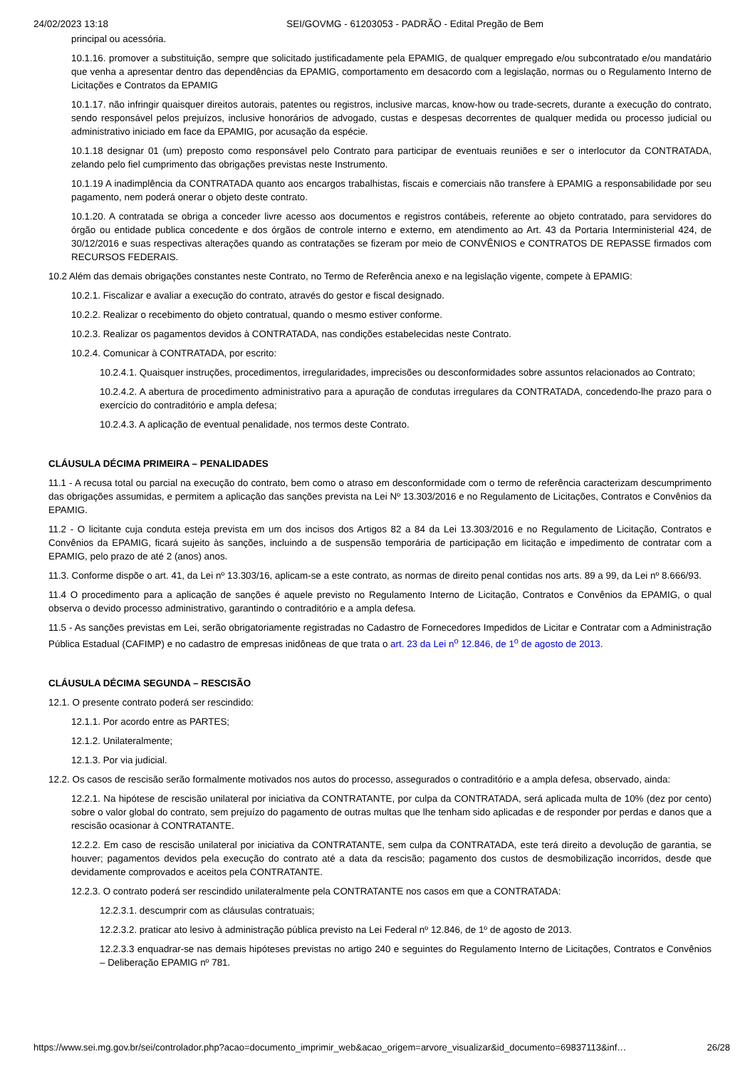24/02/2023 13:18 SEI/GOVMG - 61203053 - PADRÃO - Edital Pregão de Bem
principal ou acessória.
10.1.16. promover a substituição, sempre que solicitado justificadamente pela EPAMIG, de qualquer empregado e/ou subcontratado e/ou mandatário que venha a apresentar dentro das dependências da EPAMIG, comportamento em desacordo com a legislação, normas ou o Regulamento Interno de Licitações e Contratos da EPAMIG
10.1.17. não infringir quaisquer direitos autorais, patentes ou registros, inclusive marcas, know-how ou trade-secrets, durante a execução do contrato, sendo responsável pelos prejuízos, inclusive honorários de advogado, custas e despesas decorrentes de qualquer medida ou processo judicial ou administrativo iniciado em face da EPAMIG, por acusação da espécie.
10.1.18 designar 01 (um) preposto como responsável pelo Contrato para participar de eventuais reuniões e ser o interlocutor da CONTRATADA, zelando pelo fiel cumprimento das obrigações previstas neste Instrumento.
10.1.19 A inadimplência da CONTRATADA quanto aos encargos trabalhistas, fiscais e comerciais não transfere à EPAMIG a responsabilidade por seu pagamento, nem poderá onerar o objeto deste contrato.
10.1.20. A contratada se obriga a conceder livre acesso aos documentos e registros contábeis, referente ao objeto contratado, para servidores do órgão ou entidade publica concedente e dos órgãos de controle interno e externo, em atendimento ao Art. 43 da Portaria Interministerial 424, de 30/12/2016 e suas respectivas alterações quando as contratações se fizeram por meio de CONVÊNIOS e CONTRATOS DE REPASSE firmados com RECURSOS FEDERAIS.
10.2 Além das demais obrigações constantes neste Contrato, no Termo de Referência anexo e na legislação vigente, compete à EPAMIG:
10.2.1. Fiscalizar e avaliar a execução do contrato, através do gestor e fiscal designado.
10.2.2. Realizar o recebimento do objeto contratual, quando o mesmo estiver conforme.
10.2.3. Realizar os pagamentos devidos à CONTRATADA, nas condições estabelecidas neste Contrato.
10.2.4. Comunicar à CONTRATADA, por escrito:
10.2.4.1. Quaisquer instruções, procedimentos, irregularidades, imprecisões ou desconformidades sobre assuntos relacionados ao Contrato;
10.2.4.2. A abertura de procedimento administrativo para a apuração de condutas irregulares da CONTRATADA, concedendo-lhe prazo para o exercício do contraditório e ampla defesa;
10.2.4.3. A aplicação de eventual penalidade, nos termos deste Contrato.
CLÁUSULA DÉCIMA PRIMEIRA – PENALIDADES
11.1 - A recusa total ou parcial na execução do contrato, bem como o atraso em desconformidade com o termo de referência caracterizam descumprimento das obrigações assumidas, e permitem a aplicação das sanções prevista na Lei Nº 13.303/2016 e no Regulamento de Licitações, Contratos e Convênios da EPAMIG.
11.2 - O licitante cuja conduta esteja prevista em um dos incisos dos Artigos 82 a 84 da Lei 13.303/2016 e no Regulamento de Licitação, Contratos e Convênios da EPAMIG, ficará sujeito às sanções, incluindo a de suspensão temporária de participação em licitação e impedimento de contratar com a EPAMIG, pelo prazo de até 2 (anos) anos.
11.3. Conforme dispõe o art. 41, da Lei nº 13.303/16, aplicam-se a este contrato, as normas de direito penal contidas nos arts. 89 a 99, da Lei nº 8.666/93.
11.4 O procedimento para a aplicação de sanções é aquele previsto no Regulamento Interno de Licitação, Contratos e Convênios da EPAMIG, o qual observa o devido processo administrativo, garantindo o contraditório e a ampla defesa.
11.5 - As sanções previstas em Lei, serão obrigatoriamente registradas no Cadastro de Fornecedores Impedidos de Licitar e Contratar com a Administração Pública Estadual (CAFIMP) e no cadastro de empresas inidôneas de que trata o art. 23 da Lei n<sup>o</sup> 12.846, de 1<sup>o</sup> de agosto de 2013.
CLÁUSULA DÉCIMA SEGUNDA – RESCISÃO
12.1. O presente contrato poderá ser rescindido:
12.1.1. Por acordo entre as PARTES;
12.1.2. Unilateralmente;
12.1.3. Por via judicial.
12.2. Os casos de rescisão serão formalmente motivados nos autos do processo, assegurados o contraditório e a ampla defesa, observado, ainda:
12.2.1. Na hipótese de rescisão unilateral por iniciativa da CONTRATANTE, por culpa da CONTRATADA, será aplicada multa de 10% (dez por cento) sobre o valor global do contrato, sem prejuízo do pagamento de outras multas que lhe tenham sido aplicadas e de responder por perdas e danos que a rescisão ocasionar à CONTRATANTE.
12.2.2. Em caso de rescisão unilateral por iniciativa da CONTRATANTE, sem culpa da CONTRATADA, este terá direito a devolução de garantia, se houver; pagamentos devidos pela execução do contrato até a data da rescisão; pagamento dos custos de desmobilização incorridos, desde que devidamente comprovados e aceitos pela CONTRATANTE.
12.2.3. O contrato poderá ser rescindido unilateralmente pela CONTRATANTE nos casos em que a CONTRATADA:
12.2.3.1. descumprir com as cláusulas contratuais;
12.2.3.2. praticar ato lesivo à administração pública previsto na Lei Federal nº 12.846, de 1º de agosto de 2013.
12.2.3.3 enquadrar-se nas demais hipóteses previstas no artigo 240 e seguintes do Regulamento Interno de Licitações, Contratos e Convênios – Deliberação EPAMIG nº 781.
https://www.sei.mg.gov.br/sei/controlador.php?acao=documento_imprimir_web&acao_origem=arvore_visualizar&id_documento=69837113&inf… 26/28